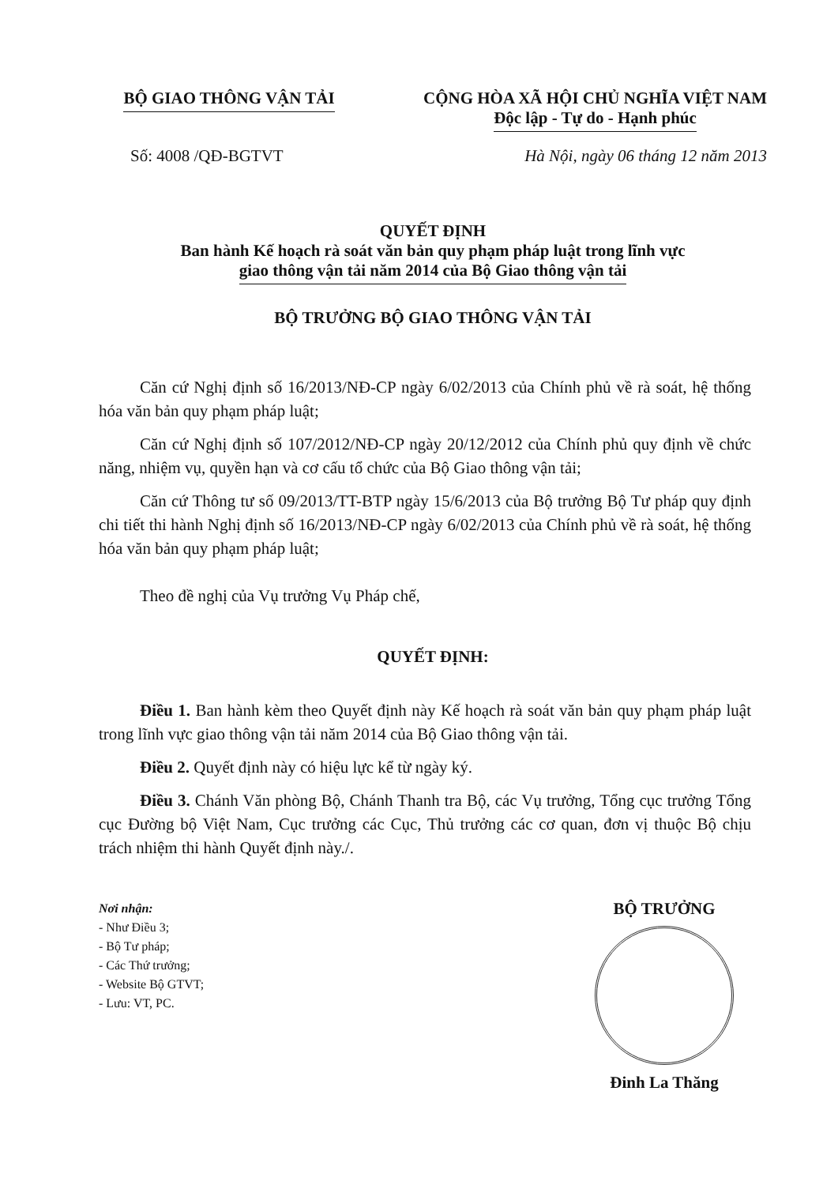BỘ GIAO THÔNG VẬN TẢI CỘNG HÒA XÃ HỘI CHỦ NGHĨA VIỆT NAM
Độc lập - Tự do - Hạnh phúc
Số: 4008 /QĐ-BGTVT Hà Nội, ngày 06 tháng 12 năm 2013
QUYẾT ĐỊNH
Ban hành Kế hoạch rà soát văn bản quy phạm pháp luật trong lĩnh vực
giao thông vận tải năm 2014 của Bộ Giao thông vận tải
BỘ TRƯỞNG BỘ GIAO THÔNG VẬN TẢI
Căn cứ Nghị định số 16/2013/NĐ-CP ngày 6/02/2013 của Chính phủ về rà soát, hệ thống hóa văn bản quy phạm pháp luật;
Căn cứ Nghị định số 107/2012/NĐ-CP ngày 20/12/2012 của Chính phủ quy định về chức năng, nhiệm vụ, quyền hạn và cơ cấu tổ chức của Bộ Giao thông vận tải;
Căn cứ Thông tư số 09/2013/TT-BTP ngày 15/6/2013 của Bộ trưởng Bộ Tư pháp quy định chi tiết thi hành Nghị định số 16/2013/NĐ-CP ngày 6/02/2013 của Chính phủ về rà soát, hệ thống hóa văn bản quy phạm pháp luật;
Theo đề nghị của Vụ trưởng Vụ Pháp chế,
QUYẾT ĐỊNH:
Điều 1. Ban hành kèm theo Quyết định này Kế hoạch rà soát văn bản quy phạm pháp luật trong lĩnh vực giao thông vận tải năm 2014 của Bộ Giao thông vận tải.
Điều 2. Quyết định này có hiệu lực kể từ ngày ký.
Điều 3. Chánh Văn phòng Bộ, Chánh Thanh tra Bộ, các Vụ trưởng, Tổng cục trưởng Tổng cục Đường bộ Việt Nam, Cục trưởng các Cục, Thủ trưởng các cơ quan, đơn vị thuộc Bộ chịu trách nhiệm thi hành Quyết định này./.
Nơi nhận:
- Như Điều 3;
- Bộ Tư pháp;
- Các Thứ trưởng;
- Website Bộ GTVT;
- Lưu: VT, PC.
BỘ TRƯỞNG
Đinh La Thăng